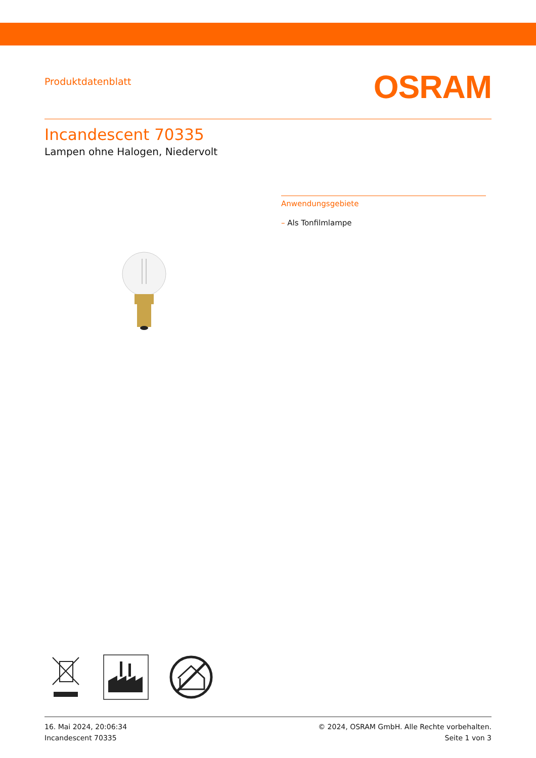Produktdatenblatt
OSRAM
Incandescent 70335
Lampen ohne Halogen, Niedervolt
Anwendungsgebiete
– Als Tonfilmlampe
16. Mai 2024, 20:06:34
Incandescent 70335
© 2024, OSRAM GmbH. Alle Rechte vorbehalten.
Seite 1 von 3